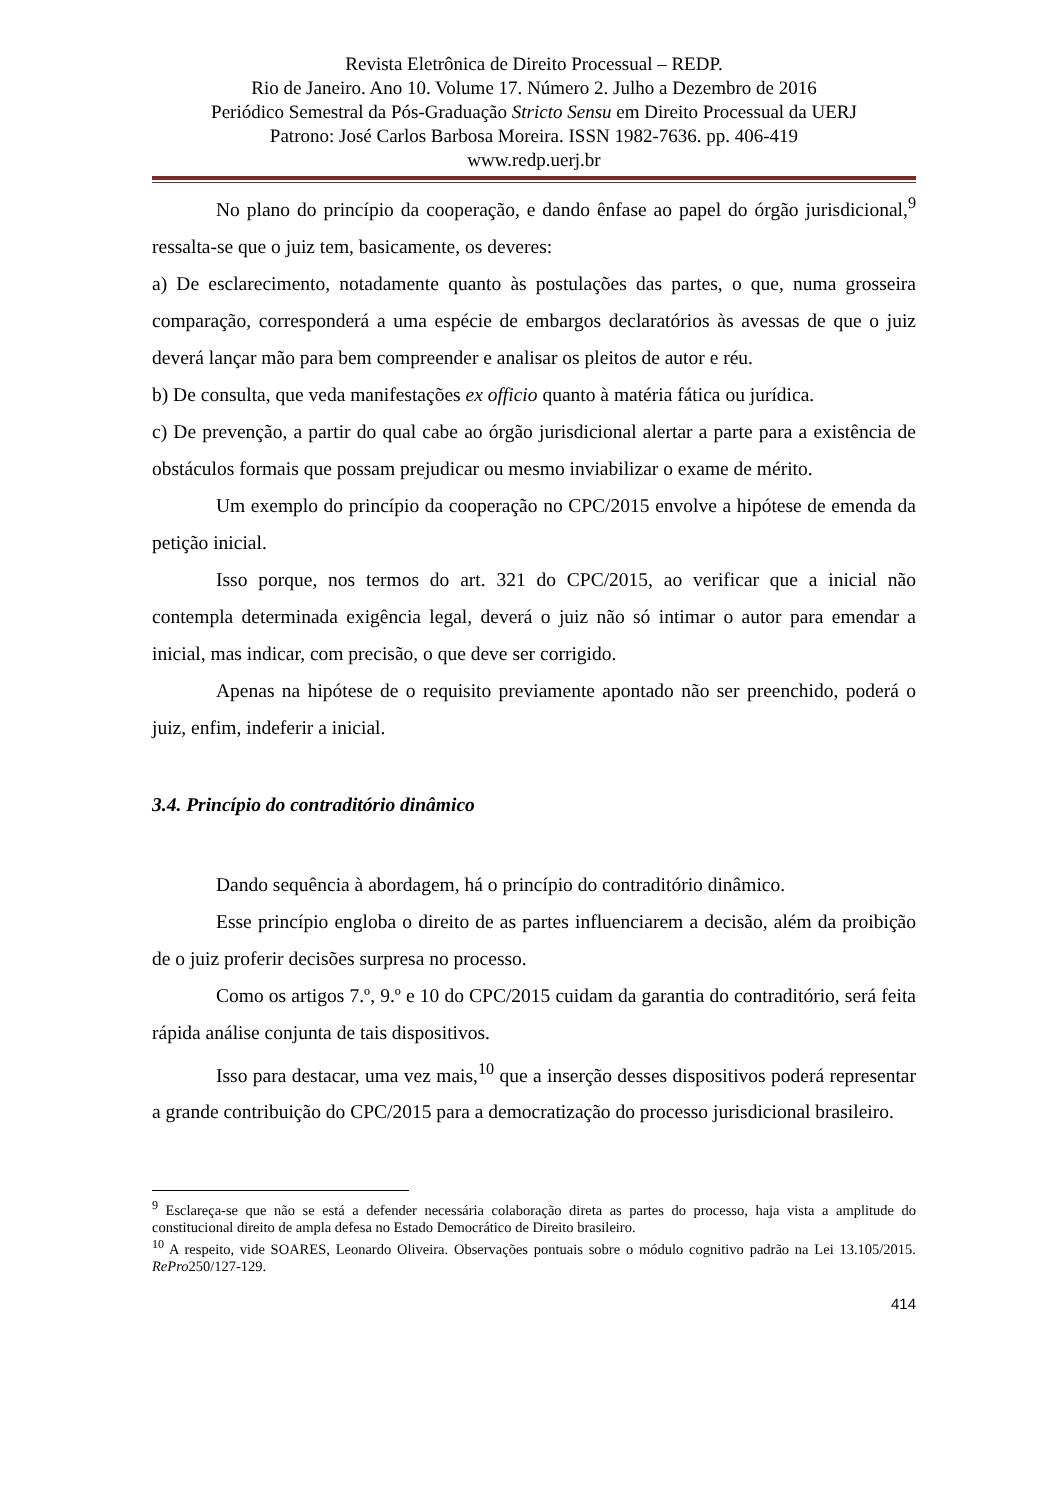Revista Eletrônica de Direito Processual – REDP.
Rio de Janeiro. Ano 10. Volume 17. Número 2. Julho a Dezembro de 2016
Periódico Semestral da Pós-Graduação Stricto Sensu em Direito Processual da UERJ
Patrono: José Carlos Barbosa Moreira. ISSN 1982-7636. pp. 406-419
www.redp.uerj.br
No plano do princípio da cooperação, e dando ênfase ao papel do órgão jurisdicional,<sup>9</sup> ressalta-se que o juiz tem, basicamente, os deveres:
a) De esclarecimento, notadamente quanto às postulações das partes, o que, numa grosseira comparação, corresponderá a uma espécie de embargos declaratórios às avessas de que o juiz deverá lançar mão para bem compreender e analisar os pleitos de autor e réu.
b) De consulta, que veda manifestações ex officio quanto à matéria fática ou jurídica.
c) De prevenção, a partir do qual cabe ao órgão jurisdicional alertar a parte para a existência de obstáculos formais que possam prejudicar ou mesmo inviabilizar o exame de mérito.
Um exemplo do princípio da cooperação no CPC/2015 envolve a hipótese de emenda da petição inicial.
Isso porque, nos termos do art. 321 do CPC/2015, ao verificar que a inicial não contempla determinada exigência legal, deverá o juiz não só intimar o autor para emendar a inicial, mas indicar, com precisão, o que deve ser corrigido.
Apenas na hipótese de o requisito previamente apontado não ser preenchido, poderá o juiz, enfim, indeferir a inicial.
3.4. Princípio do contraditório dinâmico
Dando sequência à abordagem, há o princípio do contraditório dinâmico.
Esse princípio engloba o direito de as partes influenciarem a decisão, além da proibição de o juiz proferir decisões surpresa no processo.
Como os artigos 7.º, 9.º e 10 do CPC/2015 cuidam da garantia do contraditório, será feita rápida análise conjunta de tais dispositivos.
Isso para destacar, uma vez mais,<sup>10</sup> que a inserção desses dispositivos poderá representar a grande contribuição do CPC/2015 para a democratização do processo jurisdicional brasileiro.
<sup>9</sup> Esclareça-se que não se está a defender necessária colaboração direta as partes do processo, haja vista a amplitude do constitucional direito de ampla defesa no Estado Democrático de Direito brasileiro.
<sup>10</sup> A respeito, vide SOARES, Leonardo Oliveira. Observações pontuais sobre o módulo cognitivo padrão na Lei 13.105/2015. RePro250/127-129.
414